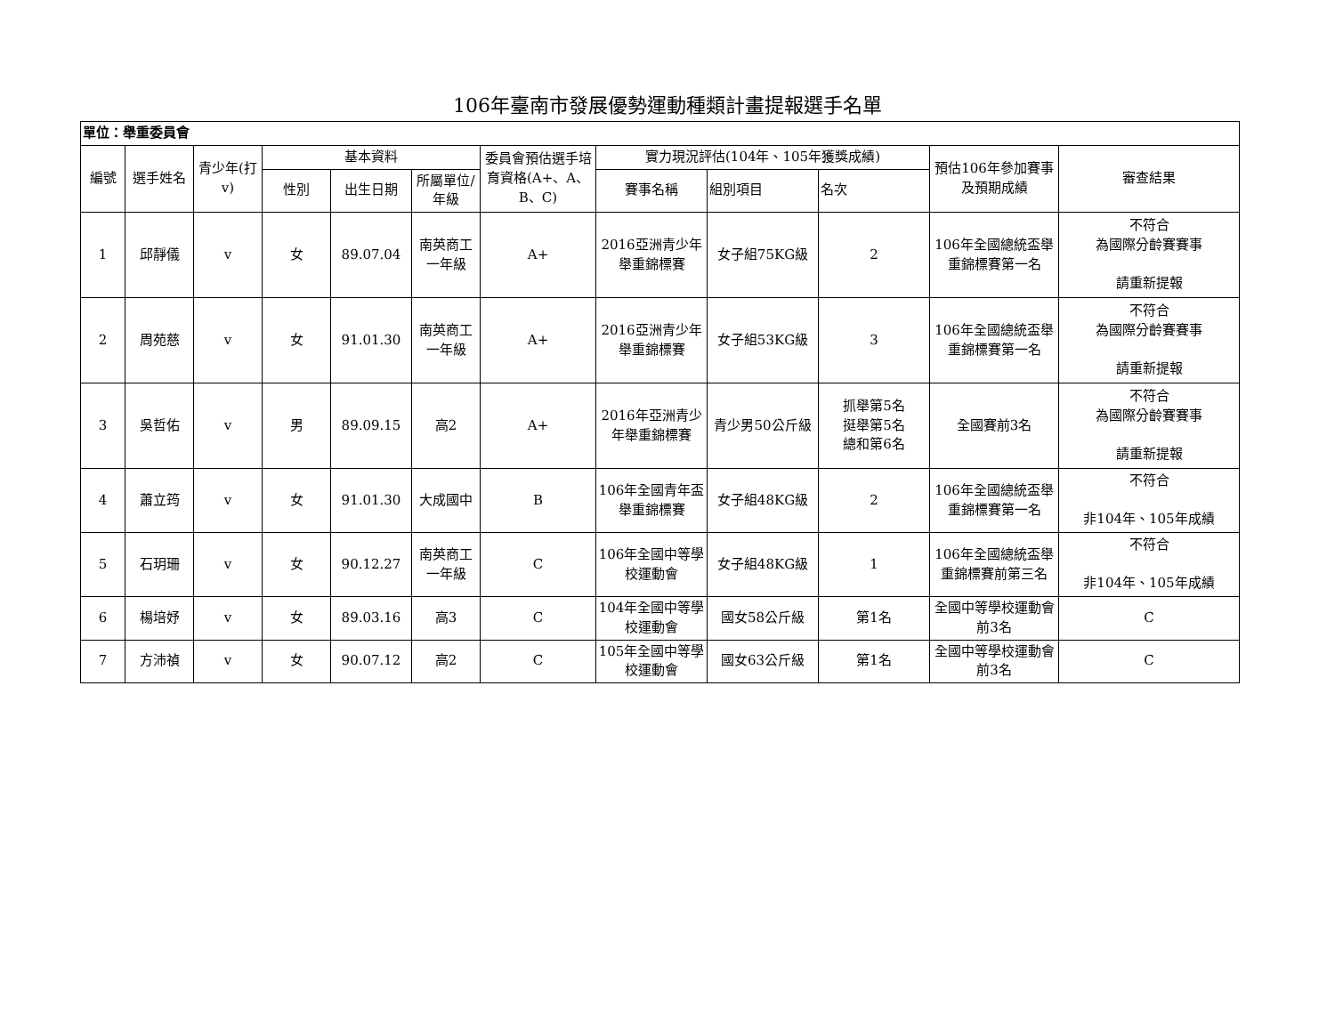106年臺南市發展優勢運動種類計畫提報選手名單
| 單位：舉重委員會 | | | | | | | | | | | |
| 編號 | 選手姓名 | 青少年(打v) | 基本資料 | | | 委員會預估選手培育資格(A+、A、B、C) | 實力現況評估(104年、105年獲獎成績) | | | 預估106年參加賽事及預期成績 | 審查結果 |
| | | | 性別 | 出生日期 | 所屬單位/年級 | | 賽事名稱 | 組別項目 | 名次 | | |
| 1 | 邱靜儀 | v | 女 | 89.07.04 | 南英商工一年級 | A+ | 2016亞洲青少年舉重錦標賽 | 女子組75KG級 | 2 | 106年全國總統盃舉重錦標賽第一名 | 不符合 為國際分齡賽賽事 請重新提報 |
| 2 | 周苑慈 | v | 女 | 91.01.30 | 南英商工一年級 | A+ | 2016亞洲青少年舉重錦標賽 | 女子組53KG級 | 3 | 106年全國總統盃舉重錦標賽第一名 | 不符合 為國際分齡賽賽事 請重新提報 |
| 3 | 吳哲佑 | v | 男 | 89.09.15 | 高2 | A+ | 2016年亞洲青少年舉重錦標賽 | 青少男50公斤級 | 抓舉第5名 挺舉第5名 總和第6名 | 全國賽前3名 | 不符合 為國際分齡賽賽事 請重新提報 |
| 4 | 蕭立筠 | v | 女 | 91.01.30 | 大成國中 | B | 106年全國青年盃舉重錦標賽 | 女子組48KG級 | 2 | 106年全國總統盃舉重錦標賽第一名 | 不符合 非104年、105年成績 |
| 5 | 石玥珊 | v | 女 | 90.12.27 | 南英商工一年級 | C | 106年全國中等學校運動會 | 女子組48KG級 | 1 | 106年全國總統盃舉重錦標賽前第三名 | 不符合 非104年、105年成績 |
| 6 | 楊培妤 | v | 女 | 89.03.16 | 高3 | C | 104年全國中等學校運動會 | 國女58公斤級 | 第1名 | 全國中等學校運動會前3名 | C |
| 7 | 方沛禎 | v | 女 | 90.07.12 | 高2 | C | 105年全國中等學校運動會 | 國女63公斤級 | 第1名 | 全國中等學校運動會前3名 | C |